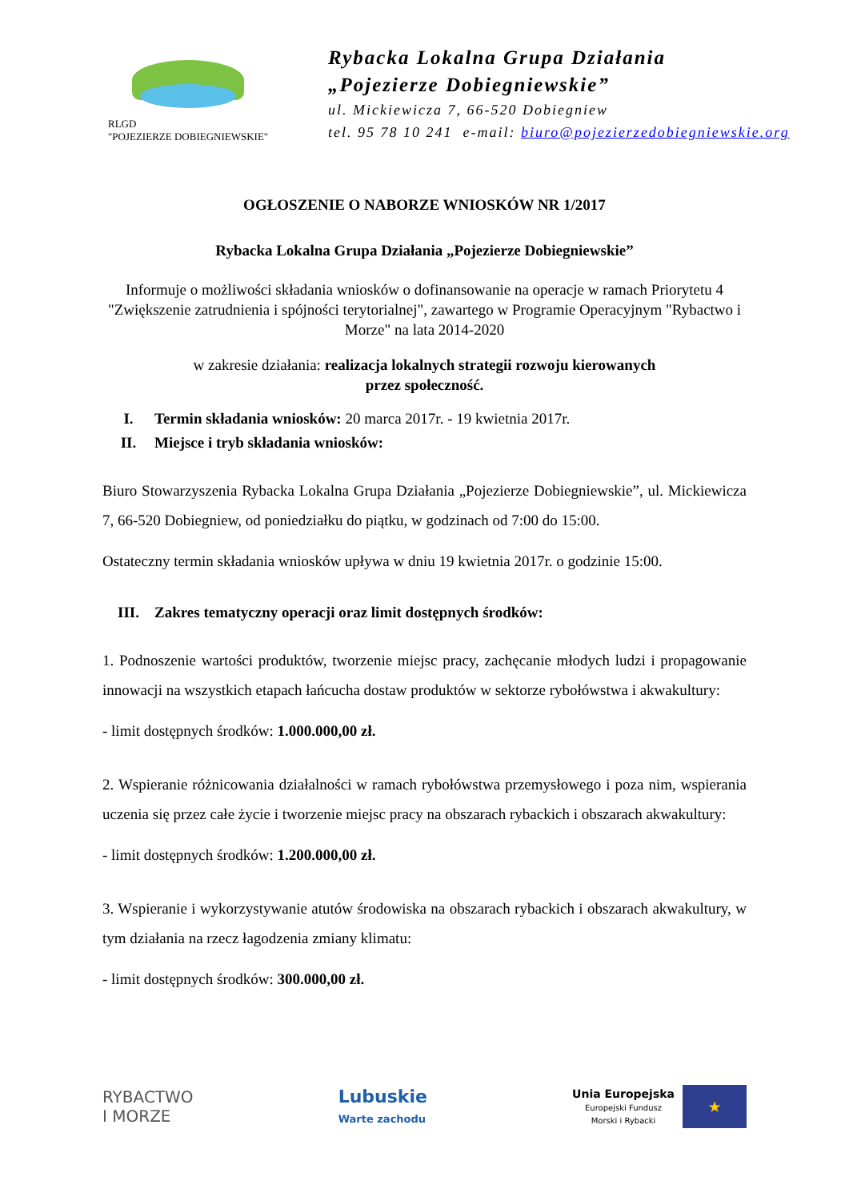RLGD
"POJEZIERZE DOBIEGNIEWSKIE"
Rybacka Lokalna Grupa Działania
„Pojezierze Dobiegniewskie”
ul. Mickiewicza 7, 66-520 Dobiegniew
tel. 95 78 10 241 e-mail: biuro@pojezierzedobiegniewskie.org
OGŁOSZENIE O NABORZE WNIOSKÓW NR 1/2017
Rybacka Lokalna Grupa Działania „Pojezierze Dobiegniewskie”
Informuje o możliwości składania wniosków o dofinansowanie na operacje w ramach Priorytetu 4 "Zwiększenie zatrudnienia i spójności terytorialnej", zawartego w Programie Operacyjnym "Rybactwo i Morze" na lata 2014-2020
w zakresie działania: realizacja lokalnych strategii rozwoju kierowanych
przez społeczność.
I. Termin składania wniosków: 20 marca 2017r. - 19 kwietnia 2017r.
II. Miejsce i tryb składania wniosków:
Biuro Stowarzyszenia Rybacka Lokalna Grupa Działania „Pojezierze Dobiegniewskie”, ul. Mickiewicza 7, 66-520 Dobiegniew, od poniedziałku do piątku, w godzinach od 7:00 do 15:00.
Ostateczny termin składania wniosków upływa w dniu 19 kwietnia 2017r. o godzinie 15:00.
III. Zakres tematyczny operacji oraz limit dostępnych środków:
1. Podnoszenie wartości produktów, tworzenie miejsc pracy, zachęcanie młodych ludzi i propagowanie innowacji na wszystkich etapach łańcucha dostaw produktów w sektorze rybołówstwa i akwakultury:
- limit dostępnych środków: 1.000.000,00 zł.
2. Wspieranie różnicowania działalności w ramach rybołówstwa przemysłowego i poza nim, wspierania uczenia się przez całe życie i tworzenie miejsc pracy na obszarach rybackich i obszarach akwakultury:
- limit dostępnych środków: 1.200.000,00 zł.
3. Wspieranie i wykorzystywanie atutów środowiska na obszarach rybackich i obszarach akwakultury, w tym działania na rzecz łagodzenia zmiany klimatu:
- limit dostępnych środków: 300.000,00 zł.
RYBACTWO
I MORZE
Lubuskie
Warte zachodu
Unia Europejska
Europejski Fundusz
Morski i Rybacki
★